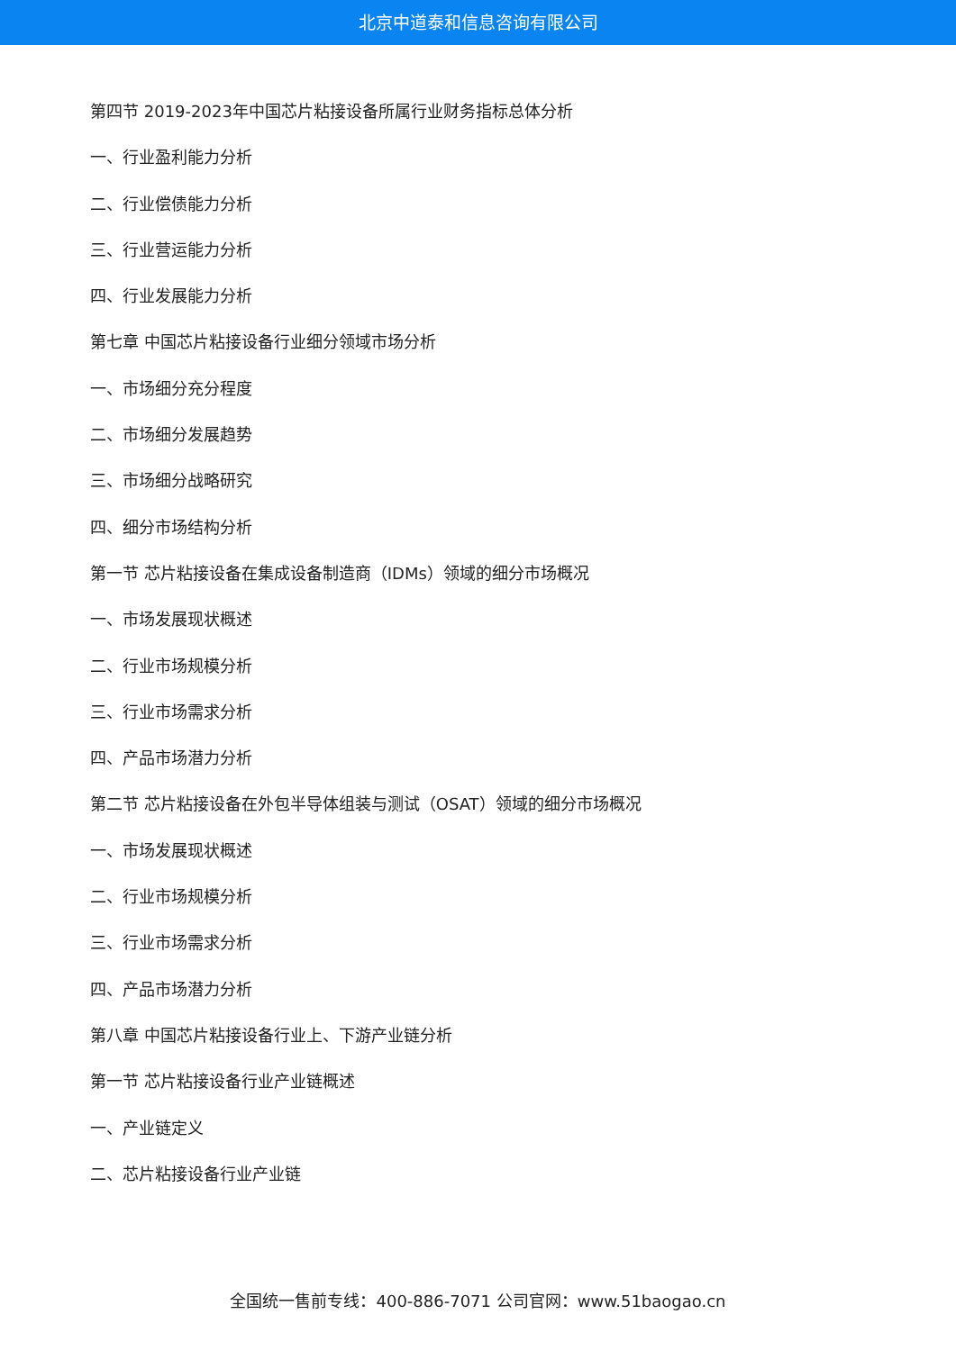北京中道泰和信息咨询有限公司
第四节 2019-2023年中国芯片粘接设备所属行业财务指标总体分析
一、行业盈利能力分析
二、行业偿债能力分析
三、行业营运能力分析
四、行业发展能力分析
第七章 中国芯片粘接设备行业细分领域市场分析
一、市场细分充分程度
二、市场细分发展趋势
三、市场细分战略研究
四、细分市场结构分析
第一节 芯片粘接设备在集成设备制造商（IDMs）领域的细分市场概况
一、市场发展现状概述
二、行业市场规模分析
三、行业市场需求分析
四、产品市场潜力分析
第二节 芯片粘接设备在外包半导体组装与测试（OSAT）领域的细分市场概况
一、市场发展现状概述
二、行业市场规模分析
三、行业市场需求分析
四、产品市场潜力分析
第八章 中国芯片粘接设备行业上、下游产业链分析
第一节 芯片粘接设备行业产业链概述
一、产业链定义
二、芯片粘接设备行业产业链
全国统一售前专线：400-886-7071 公司官网：www.51baogao.cn